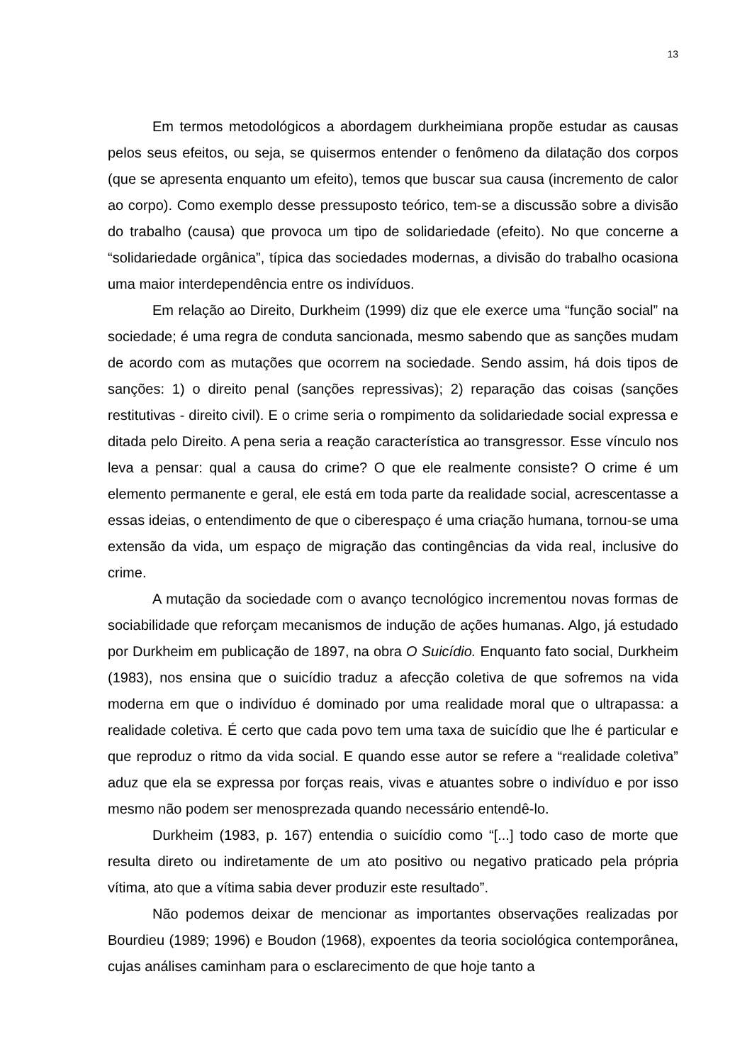13
Em termos metodológicos a abordagem durkheimiana propõe estudar as causas pelos seus efeitos, ou seja, se quisermos entender o fenômeno da dilatação dos corpos (que se apresenta enquanto um efeito), temos que buscar sua causa (incremento de calor ao corpo). Como exemplo desse pressuposto teórico, tem-se a discussão sobre a divisão do trabalho (causa) que provoca um tipo de solidariedade (efeito). No que concerne a “solidariedade orgânica”, típica das sociedades modernas, a divisão do trabalho ocasiona uma maior interdependência entre os indivíduos.
Em relação ao Direito, Durkheim (1999) diz que ele exerce uma “função social” na sociedade; é uma regra de conduta sancionada, mesmo sabendo que as sanções mudam de acordo com as mutações que ocorrem na sociedade. Sendo assim, há dois tipos de sanções: 1) o direito penal (sanções repressivas); 2) reparação das coisas (sanções restitutivas - direito civil). E o crime seria o rompimento da solidariedade social expressa e ditada pelo Direito. A pena seria a reação característica ao transgressor. Esse vínculo nos leva a pensar: qual a causa do crime? O que ele realmente consiste? O crime é um elemento permanente e geral, ele está em toda parte da realidade social, acrescentasse a essas ideias, o entendimento de que o ciberespaço é uma criação humana, tornou-se uma extensão da vida, um espaço de migração das contingências da vida real, inclusive do crime.
A mutação da sociedade com o avanço tecnológico incrementou novas formas de sociabilidade que reforçam mecanismos de indução de ações humanas. Algo, já estudado por Durkheim em publicação de 1897, na obra O Suicídio. Enquanto fato social, Durkheim (1983), nos ensina que o suicídio traduz a afecção coletiva de que sofremos na vida moderna em que o indivíduo é dominado por uma realidade moral que o ultrapassa: a realidade coletiva. É certo que cada povo tem uma taxa de suicídio que lhe é particular e que reproduz o ritmo da vida social. E quando esse autor se refere a “realidade coletiva” aduz que ela se expressa por forças reais, vivas e atuantes sobre o indivíduo e por isso mesmo não podem ser menosprezada quando necessário entendê-lo.
Durkheim (1983, p. 167) entendia o suicídio como “[...] todo caso de morte que resulta direto ou indiretamente de um ato positivo ou negativo praticado pela própria vítima, ato que a vítima sabia dever produzir este resultado”.
Não podemos deixar de mencionar as importantes observações realizadas por Bourdieu (1989; 1996) e Boudon (1968), expoentes da teoria sociológica contemporânea, cujas análises caminham para o esclarecimento de que hoje tanto a